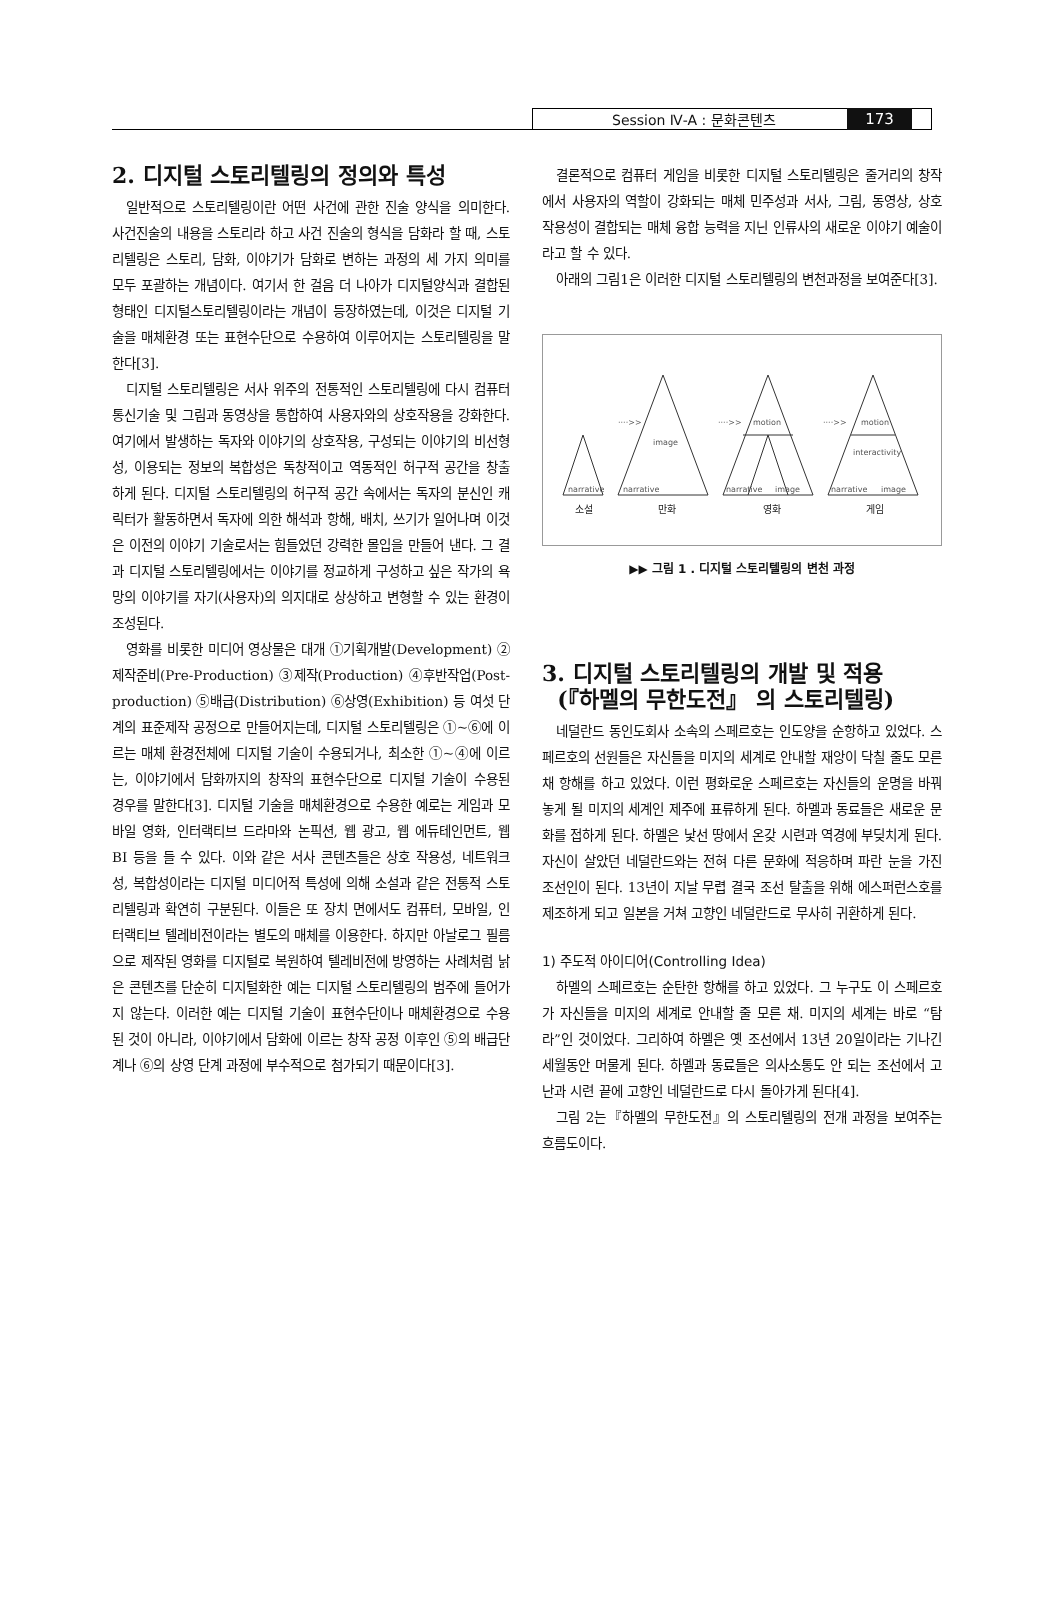Session Ⅳ-A : 문화콘텐츠 173
2. 디지털 스토리텔링의 정의와 특성
일반적으로 스토리텔링이란 어떤 사건에 관한 진술 양식을 의미한다. 사건진술의 내용을 스토리라 하고 사건 진술의 형식을 담화라 할 때, 스토리텔링은 스토리, 담화, 이야기가 담화로 변하는 과정의 세 가지 의미를 모두 포괄하는 개념이다. 여기서 한 걸음 더 나아가 디지털양식과 결합된 형태인 디지털스토리텔링이라는 개념이 등장하였는데, 이것은 디지털 기술을 매체환경 또는 표현수단으로 수용하여 이루어지는 스토리텔링을 말한다[3].
디지털 스토리텔링은 서사 위주의 전통적인 스토리텔링에 다시 컴퓨터 통신기술 및 그림과 동영상을 통합하여 사용자와의 상호작용을 강화한다. 여기에서 발생하는 독자와 이야기의 상호작용, 구성되는 이야기의 비선형성, 이용되는 정보의 복합성은 독창적이고 역동적인 허구적 공간을 창출하게 된다. 디지털 스토리텔링의 허구적 공간 속에서는 독자의 분신인 캐릭터가 활동하면서 독자에 의한 해석과 항해, 배치, 쓰기가 일어나며 이것은 이전의 이야기 기술로서는 힘들었던 강력한 몰입을 만들어 낸다. 그 결과 디지털 스토리텔링에서는 이야기를 정교하게 구성하고 싶은 작가의 욕망의 이야기를 자기(사용자)의 의지대로 상상하고 변형할 수 있는 환경이 조성된다.
영화를 비롯한 미디어 영상물은 대개 ①기획개발(Development) ②제작준비(Pre-Production) ③제작(Production) ④후반작업(Post-production) ⑤배급(Distribution) ⑥상영(Exhibition) 등 여섯 단계의 표준제작 공정으로 만들어지는데, 디지털 스토리텔링은 ①~⑥에 이르는 매체 환경전체에 디지털 기술이 수용되거나, 최소한 ①~④에 이르는, 이야기에서 담화까지의 창작의 표현수단으로 디지털 기술이 수용된 경우를 말한다[3]. 디지털 기술을 매체환경으로 수용한 예로는 게임과 모바일 영화, 인터랙티브 드라마와 논픽션, 웹 광고, 웹 에듀테인먼트, 웹 BI 등을 들 수 있다. 이와 같은 서사 콘텐츠들은 상호 작용성, 네트워크성, 복합성이라는 디지털 미디어적 특성에 의해 소설과 같은 전통적 스토리텔링과 확연히 구분된다. 이들은 또 장치 면에서도 컴퓨터, 모바일, 인터랙티브 텔레비전이라는 별도의 매체를 이용한다. 하지만 아날로그 필름으로 제작된 영화를 디지털로 복원하여 텔레비전에 방영하는 사례처럼 낡은 콘텐츠를 단순히 디지털화한 예는 디지털 스토리텔링의 범주에 들어가지 않는다. 이러한 예는 디지털 기술이 표현수단이나 매체환경으로 수용된 것이 아니라, 이야기에서 담화에 이르는 창작 공정 이후인 ⑤의 배급단계나 ⑥의 상영 단계 과정에 부수적으로 첨가되기 때문이다[3].
결론적으로 컴퓨터 게임을 비롯한 디지털 스토리텔링은 줄거리의 창작에서 사용자의 역할이 강화되는 매체 민주성과 서사, 그림, 동영상, 상호 작용성이 결합되는 매체 융합 능력을 지닌 인류사의 새로운 이야기 예술이라고 할 수 있다.
아래의 그림1은 이러한 디지털 스토리텔링의 변천과정을 보여준다[3].
narrative
narrative
image
····>>
narrative
image
motion
····>>
narrative
image
motion
interactivity
····>>
소설
만화
영화
게임
▶▶ 그림 1 . 디지털 스토리텔링의 변천 과정
3. 디지털 스토리텔링의 개발 및 적용
(『하멜의 무한도전』 의 스토리텔링)
네덜란드 동인도회사 소속의 스페르호는 인도양을 순항하고 있었다. 스페르호의 선원들은 자신들을 미지의 세계로 안내할 재앙이 닥칠 줄도 모른 채 항해를 하고 있었다. 이런 평화로운 스페르호는 자신들의 운명을 바꿔놓게 될 미지의 세계인 제주에 표류하게 된다. 하멜과 동료들은 새로운 문화를 접하게 된다. 하멜은 낯선 땅에서 온갖 시련과 역경에 부딪치게 된다. 자신이 살았던 네덜란드와는 전혀 다른 문화에 적응하며 파란 눈을 가진 조선인이 된다. 13년이 지날 무렵 결국 조선 탈출을 위해 에스퍼런스호를 제조하게 되고 일본을 거쳐 고향인 네덜란드로 무사히 귀환하게 된다.
1) 주도적 아이디어(Controlling Idea)
하멜의 스페르호는 순탄한 항해를 하고 있었다. 그 누구도 이 스페르호가 자신들을 미지의 세계로 안내할 줄 모른 채. 미지의 세계는 바로 “탐라”인 것이었다. 그리하여 하멜은 옛 조선에서 13년 20일이라는 기나긴 세월동안 머물게 된다. 하멜과 동료들은 의사소통도 안 되는 조선에서 고난과 시련 끝에 고향인 네덜란드로 다시 돌아가게 된다[4].
그림 2는『하멜의 무한도전』의 스토리텔링의 전개 과정을 보여주는 흐름도이다.